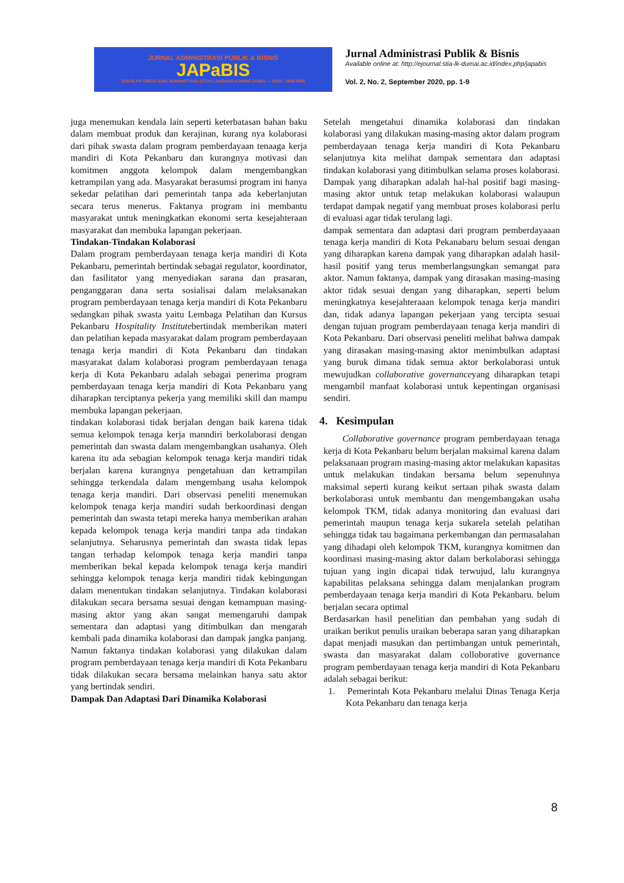JURNAL ADMINISTRASI PUBLIK & BISNIS
JAPaBIS
SEKOLAH TINGGI ILMU ADMINISTRASI (STIA) LANCANG KUNING DUMAI — ISSN : 2656-6095
Jurnal Administrasi Publik & Bisnis
Available online at: http://ejournal.stia-lk-dumai.ac.id/index.php/japabis
Vol. 2, No. 2, September 2020, pp. 1-9
juga menemukan kendala lain seperti keterbatasan bahan baku dalam membuat produk dan kerajinan, kurang nya kolaborasi dari pihak swasta dalam program pemberdayaan tenaaga kerja mandiri di Kota Pekanbaru dan kurangnya motivasi dan komitmen anggota kelompok dalam mengembangkan ketrampilan yang ada. Masyarakat berasumsi program ini hanya sekedar pelatihan dari pemerintah tanpa ada keberlanjutan secara terus menerus. Faktanya program ini membantu masyarakat untuk meningkatkan ekonomi serta kesejahteraan masyarakat dan membuka lapangan pekerjaan.
Tindakan-Tindakan Kolaborasi
Dalam program pemberdayaan tenaga kerja mandiri di Kota Pekanbaru, pemerintah bertindak sebagai regulator, koordinator, dan fasilitator yang menyediakan sarana dan prasaran, penganggaran dana serta sosialisai dalam melaksanakan program pemberdayaan tenaga kerja mandiri di Kota Pekanbaru sedangkan pihak swasta yaitu Lembaga Pelatihan dan Kursus Pekanbaru Hospitality Institutebertindak memberikan materi dan pelatihan kepada masyarakat dalam program pemberdayaan tenaga kerja mandiri di Kota Pekanbaru dan tindakan masyarakat dalam kolaborasi program pemberdayaan tenaga kerja di Kota Pekanbaru adalah sebagai penerima program pemberdayaan tenaga kerja mandiri di Kota Pekanbaru yang diharapkan terciptanya pekerja yang memiliki skill dan mampu membuka lapangan pekerjaan.
tindakan kolaborasi tidak berjalan dengan baik karena tidak semua kelompok tenaga kerja manndiri berkolaborasi dengan pemerintah dan swasta dalam mengembangkan usahanya. Oleh karena itu ada sebagian kelompok tenaga kerja mandiri tidak berjalan karena kurangnya pengetahuan dan ketrampilan sehingga terkendala dalam mengembang usaha kelompok tenaga kerja mandiri. Dari observasi peneliti menemukan kelompok tenaga kerja mandiri sudah berkoordinasi dengan pemerintah dan swasta tetapi mereka hanya memberikan arahan kepada kelompok tenaga kerja mandiri tanpa ada tindakan selanjutnya. Seharusnya pemerintah dan swasta tidak lepas tangan terhadap kelompok tenaga kerja mandiri tanpa memberikan bekal kepada kelompok tenaga kerja mandiri sehingga kelompok tenaga kerja mandiri tidak kebingungan dalam menentukan tindakan selanjutnya. Tindakan kolaborasi dilakukan secara bersama sesuai dengan kemampuan masing-masing aktor yang akan sangat memengaruhi dampak sementara dan adaptasi yang ditimbulkan dan mengarah kembali pada dinamika kolaborasi dan dampak jangka panjang. Namun faktanya tindakan kolaborasi yang dilakukan dalam program pemberdayaan tenaga kerja mandiri di Kota Pekanbaru tidak dilakukan secara bersama melainkan hanya satu aktor yang bertindak sendiri.
Dampak Dan Adaptasi Dari Dinamika Kolaborasi
Setelah mengetahui dinamika kolaborasi dan tindakan kolaborasi yang dilakukan masing-masing aktor dalam program pemberdayaan tenaga kerja mandiri di Kota Pekanbaru selanjutnya kita melihat dampak sementara dan adaptasi tindakan kolaborasi yang ditimbulkan selama proses kolaborasi. Dampak yang diharapkan adalah hal-hal positif bagi masing-masing aktor untuk tetap melakukan kolaborasi walaupun terdapat dampak negatif yang membuat proses kolaborasi perlu di evaluasi agar tidak terulang lagi.
dampak sementara dan adaptasi dari program pemberdayaaan tenaga kerja mandiri di Kota Pekanabaru belum sesuai dengan yang diharapkan karena dampak yang diharapkan adalah hasil-hasil positif yang terus memberlangsungkan semangat para aktor. Namun faktanya, dampak yang dirasakan masing-masing aktor tidak sesuai dengan yang diharapkan, seperti belum meningkatnya kesejahteraaan kelompok tenaga kerja mandiri dan, tidak adanya lapangan pekerjaan yang tercipta sesuai dengan tujuan program pemberdayaan tenaga kerja mandiri di Kota Pekanbaru. Dari observasi peneliti melihat bahwa dampak yang dirasakan masing-masing aktor menimbulkan adaptasi yang buruk dimana tidak semua aktor berkolaborasi untuk mewujudkan collaborative governanceyang diharapkan tetapi mengambil manfaat kolaborasi untuk kepentingan organisasi sendiri.
4. Kesimpulan
Collaborative governance program pemberdayaan tenaga kerja di Kota Pekanbaru belum berjalan maksimal karena dalam pelaksanaan program masing-masing aktor melakukan kapasitas untuk melakukan tindakan bersama belum sepenuhnya maksimal seperti kurang keikut sertaan pihak swasta dalam berkolaborasi untuk membantu dan mengembangakan usaha kelompok TKM, tidak adanya monitoring dan evaluasi dari pemerintah maupun tenaga kerja sukarela setelah pelatihan sehingga tidak tau bagaimana perkembangan dan permasalahan yang dihadapi oleh kelompok TKM, kurangnya komitmen dan koordinasi masing-masing aktor dalam berkolaborasi sehingga tujuan yang ingin dicapai tidak terwujud, lalu kurangnya kapabilitas pelaksana sehingga dalam menjalankan program pemberdayaan tenaga kerja mandiri di Kota Pekanbaru. belum berjalan secara optimal
Berdasarkan hasil penelitian dan pembahan yang sudah di uraikan berikut penulis uraikan beberapa saran yang diharapkan dapat menjadi masukan dan pertimbangan untuk pemerintah, swasta dan masyarakat dalam colloborative governance program pemberdayaan tenaga kerja mandiri di Kota Pekanbaru adalah sebagai berikut:
1. Pemerintah Kota Pekanbaru melalui Dinas Tenaga Kerja Kota Pekanbaru dan tenaga kerja
8